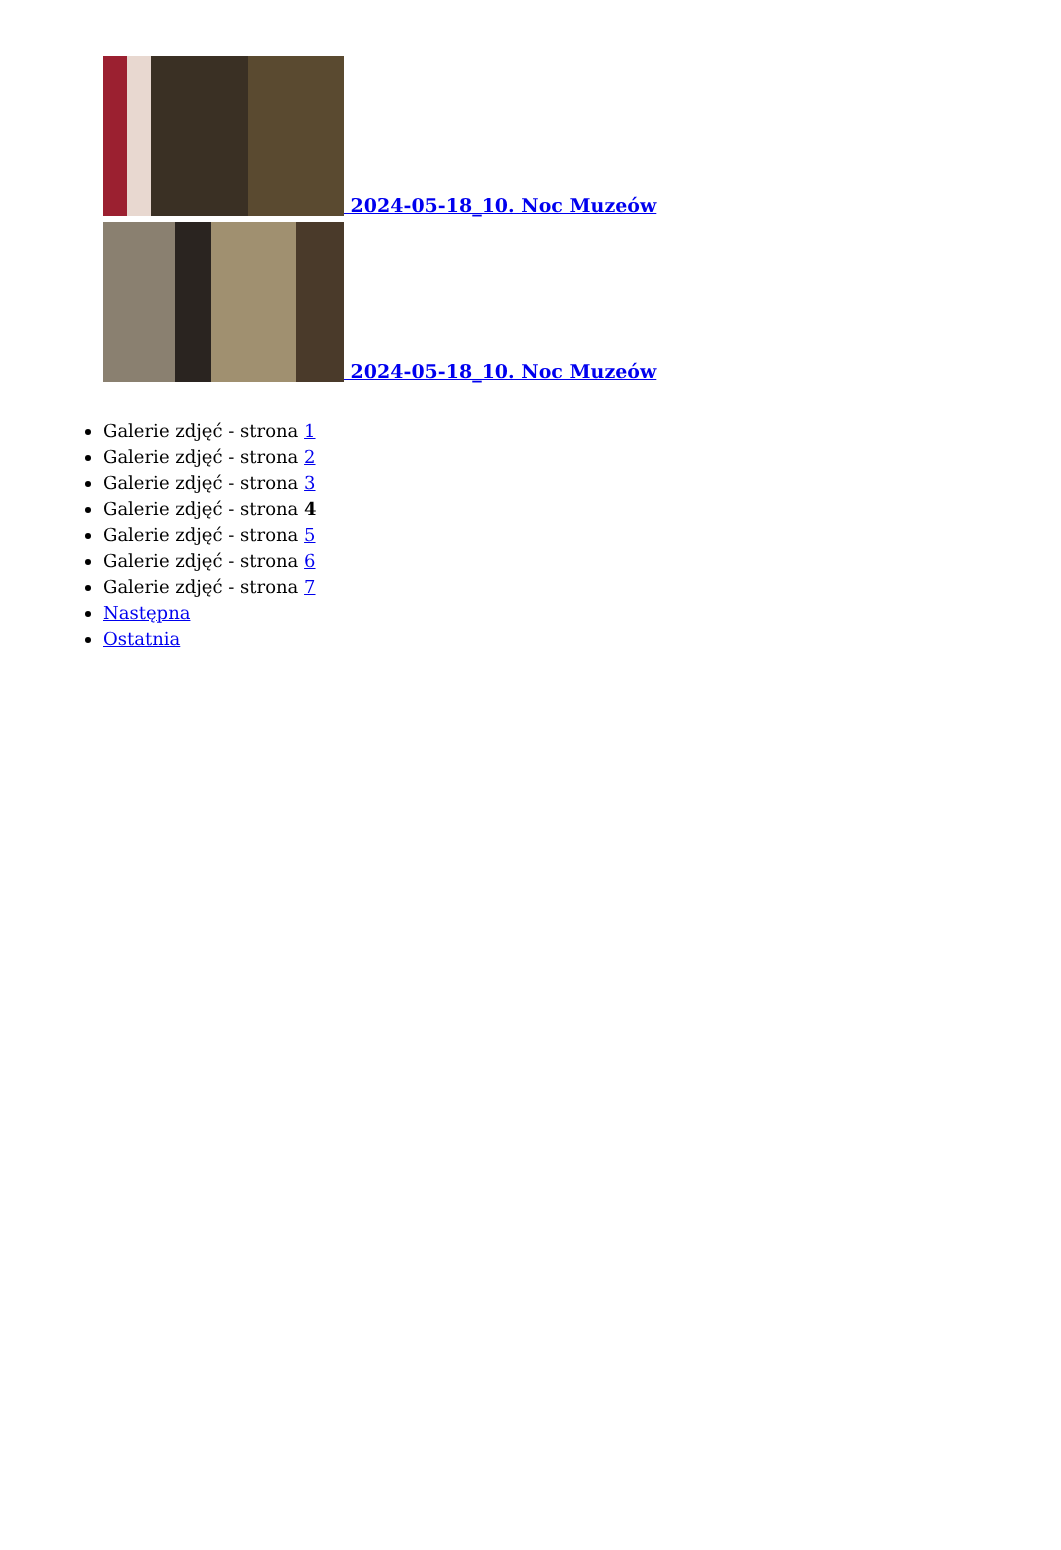2024-05-18_10. Noc Muzeów
2024-05-18_10. Noc Muzeów
Galerie zdjęć - strona 1
Galerie zdjęć - strona 2
Galerie zdjęć - strona 3
Galerie zdjęć - strona 4
Galerie zdjęć - strona 5
Galerie zdjęć - strona 6
Galerie zdjęć - strona 7
Następna
Ostatnia